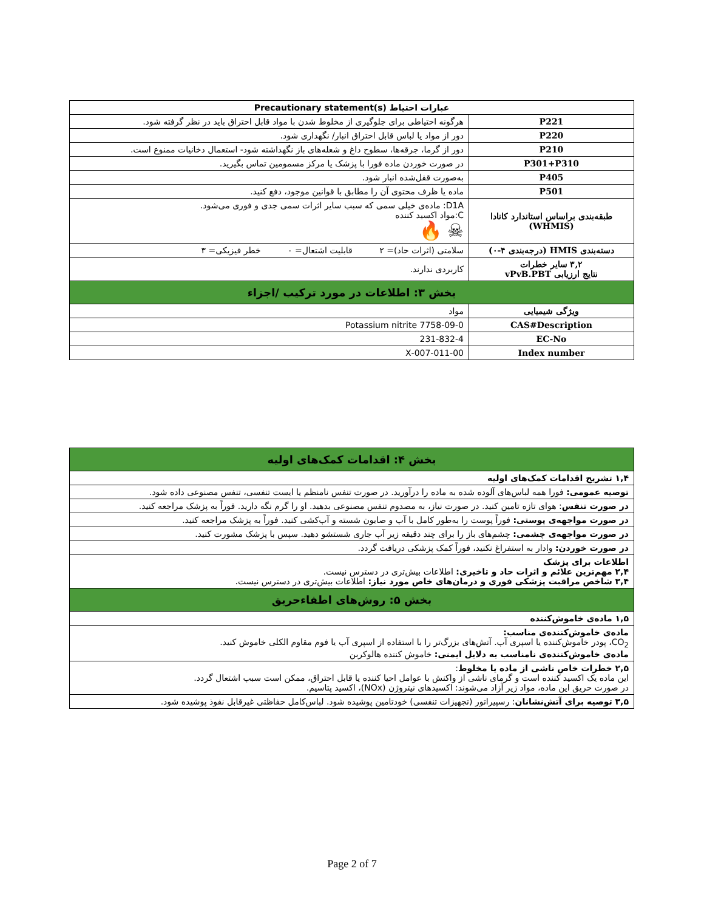| عبارات احتیاط Precautionary statement(s) | |
| --- | --- |
| P221 | هرگونه احتیاطی برای جلوگیری از مخلوط شدن با مواد قابل احتراق باید در نظر گرفته شود. |
| P220 | دور از مواد یا لباس قابل احتراق انبار/ نگهداری شود. |
| P210 | دور از گرما، جرقه‌ها، سطوح داغ و شعله‌های باز نگهداشته شود- استعمال دخانیات ممنوع است. |
| P301+P310 | در صورت خوردن ماده فورا با پزشک یا مرکز مسمومین تماس بگیرید. |
| P405 | به‌صورت قفل‌شده انبار شود. |
| P501 | ماده یا ظرف محتوی آن را مطابق با قوانین موجود، دفع کنید. |
| طبقه‌بندی براساس استاندارد کانادا (WHMIS) | D1A: ماده‌ی خیلی سمی که سبب سایر اثرات سمی جدی و فوری می‌شود. C:مواد اکسید کننده ☠ 🔥 |
| دسته‌بندی HMIS (درجه‌بندی ۴-۰) | سلامتی (اثرات حاد)= ۲ قابلیت اشتعال= ۰ خطر فیزیکی= ۳ |
| ۳,۲ سایر خطرات نتایج ارزیابی vPvB.PBT | کاربردی ندارند. |
| بخش ۳: اطلاعات در مورد ترکیب /اجزاء | |
| ویژگی شیمیایی | مواد |
| CAS#Description | 7758-09-0 Potassium nitrite |
| EC-No | 231-832-4 |
| Index number | 007-011-00-X |
| بخش ۴: اقدامات کمک‌های اولیه |
| ۱,۴ تشریح اقدامات کمک‌های اولیه |
| توصیه عمومی: فورا همه لباس‌های آلوده شده به ماده را درآورید. در صورت تنفس نامنظم یا ایست تنفسی، تنفس مصنوعی داده شود. |
| در صورت تنفس : هوای تازه تامین کنید. در صورت نیاز، به مصدوم تنفس مصنوعی بدهید. او را گرم نگه دارید. فوراً به پزشک مراجعه کنید. |
| در صورت مواجهه‌ی پوستی: فوراً پوست را به‌طور کامل با آب و صابون شسته و آب‌کشی کنید. فوراً به پزشک مراجعه کنید. |
| در صورت مواجهه‌ی چشمی: چشم‌های باز را برای چند دقیقه زیر آب جاری شستشو دهید. سپس با پزشک مشورت کنید. |
| در صورت خوردن: وادار به استفراغ نکنید، فوراً کمک پزشکی دریافت گردد. |
| اطلاعات برای پزشک ۲,۴ مهم‌ترین علائم و اثرات حاد و تاخیری: اطلاعات بیش‌تری در دسترس نیست. ۳,۴ شاخص مراقبت پزشکی فوری و درمان‌های خاص مورد نیاز: اطلاعات بیش‌تری در دسترس نیست. |
| بخش ۵: روش‌های اطفاءحریق |
| ۱,۵ ماده‌ی خاموش‌کننده |
| ماده‌ی خاموش‌کننده‌ی مناسب: CO<sub>2</sub>، پودر خاموش‌کننده یا اسپری آب. آتش‌های بزرگ‌تر را با استفاده از اسپری آب یا فوم مقاوم الکلی خاموش کنید. ماده‌ی خاموش‌کننده‌ی نامناسب به دلایل ایمنی: خاموش کننده هالوکربن |
| ۲,۵ خطرات خاص ناشی از ماده یا مخلوط : این ماده یک اکسید کننده است و گرمای ناشی از واکنش با عوامل احیا کننده یا قابل احتراق، ممکن است سبب اشتعال گردد. در صورت حریق این ماده، مواد زیر آزاد می‌شوند: اکسیدهای نیتروژن (NOx)، اکسید پتاسیم. |
| ۳,۵ توصیه برای آتش‌نشانان : رسپیراتور (تجهیزات تنفسی) خودتامین پوشیده شود. لباس‌کامل حفاظتی غیرقابل نفوذ پوشیده شود. |
Page 2 of 7